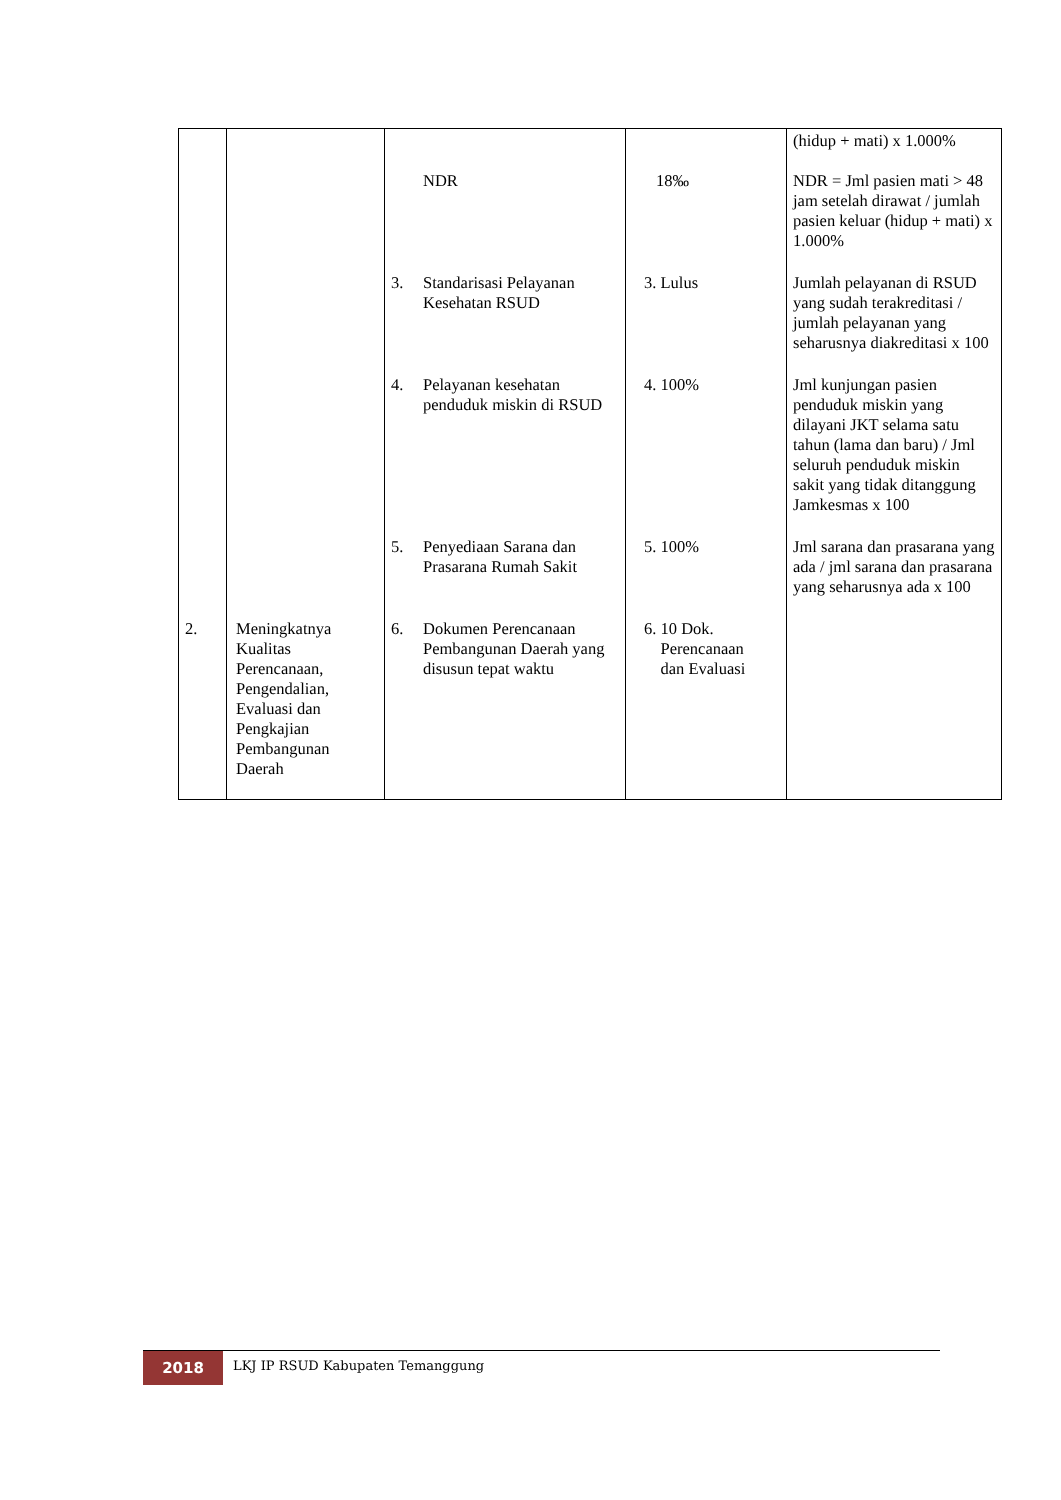| | | NDR | 18‰ | (hidup + mati) x 1.000% NDR = Jml pasien mati > 48 jam setelah dirawat / jumlah pasien keluar (hidup + mati) x 1.000% |
| | | 3. Standarisasi Pelayanan Kesehatan RSUD | 3. Lulus | Jumlah pelayanan di RSUD yang sudah terakreditasi / jumlah pelayanan yang seharusnya diakreditasi x 100 |
| | | 4. Pelayanan kesehatan penduduk miskin di RSUD | 4. 100% | Jml kunjungan pasien penduduk miskin yang dilayani JKT selama satu tahun (lama dan baru) / Jml seluruh penduduk miskin sakit yang tidak ditanggung Jamkesmas x 100 |
| | | 5. Penyediaan Sarana dan Prasarana Rumah Sakit | 5. 100% | Jml sarana dan prasarana yang ada / jml sarana dan prasarana yang seharusnya ada x 100 |
| 2. | Meningkatnya Kualitas Perencanaan, Pengendalian, Evaluasi dan Pengkajian Pembangunan Daerah | 6. Dokumen Perencanaan Pembangunan Daerah yang disusun tepat waktu | 6. 10 Dok. Perencanaan dan Evaluasi | |
2018
LKJ IP RSUD Kabupaten Temanggung